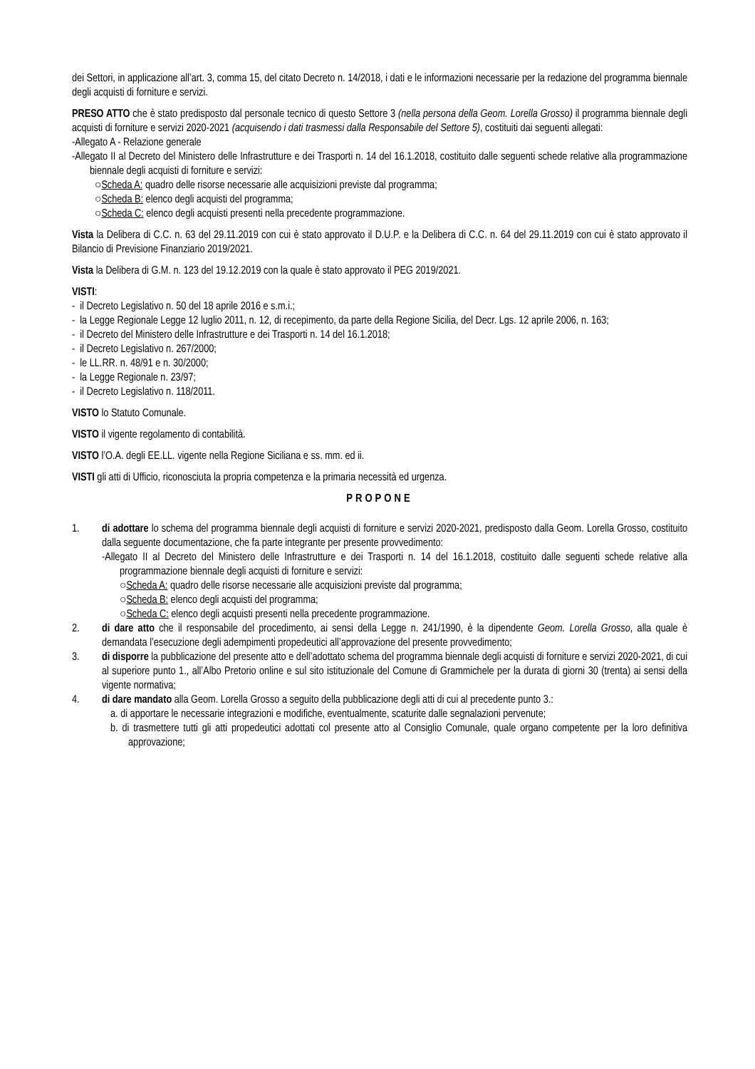dei Settori, in applicazione all’art. 3, comma 15, del citato Decreto n. 14/2018, i dati e le informazioni necessarie per la redazione del programma biennale degli acquisti di forniture e servizi.
PRESO ATTO che è stato predisposto dal personale tecnico di questo Settore 3 (nella persona della Geom. Lorella Grosso) il programma biennale degli acquisti di forniture e servizi 2020-2021 (acquisendo i dati trasmessi dalla Responsabile del Settore 5), costituiti dai seguenti allegati:
-Allegato A - Relazione generale
-Allegato II al Decreto del Ministero delle Infrastrutture e dei Trasporti n. 14 del 16.1.2018, costituito dalle seguenti schede relative alla programmazione biennale degli acquisti di forniture e servizi:
○Scheda A: quadro delle risorse necessarie alle acquisizioni previste dal programma;
○Scheda B: elenco degli acquisti del programma;
○Scheda C: elenco degli acquisti presenti nella precedente programmazione.
Vista la Delibera di C.C. n. 63 del 29.11.2019 con cui è stato approvato il D.U.P. e la Delibera di C.C. n. 64 del 29.11.2019 con cui è stato approvato il Bilancio di Previsione Finanziario 2019/2021.
Vista la Delibera di G.M. n. 123 del 19.12.2019 con la quale è stato approvato il PEG 2019/2021.
VISTI:
- il Decreto Legislativo n. 50 del 18 aprile 2016 e s.m.i.;
- la Legge Regionale Legge 12 luglio 2011, n. 12, di recepimento, da parte della Regione Sicilia, del Decr. Lgs. 12 aprile 2006, n. 163;
- il Decreto del Ministero delle Infrastrutture e dei Trasporti n. 14 del 16.1.2018;
- il Decreto Legislativo n. 267/2000;
- le LL.RR. n. 48/91 e n. 30/2000;
- la Legge Regionale n. 23/97;
- il Decreto Legislativo n. 118/2011.
VISTO lo Statuto Comunale.
VISTO il vigente regolamento di contabilità.
VISTO l’O.A. degli EE.LL. vigente nella Regione Siciliana e ss. mm. ed ii.
VISTI gli atti di Ufficio, riconosciuta la propria competenza e la primaria necessità ed urgenza.
PROPONE
1. di adottare lo schema del programma biennale degli acquisti di forniture e servizi 2020-2021, predisposto dalla Geom. Lorella Grosso, costituito dalla seguente documentazione, che fa parte integrante per presente provvedimento:
-Allegato II al Decreto del Ministero delle Infrastrutture e dei Trasporti n. 14 del 16.1.2018, costituito dalle seguenti schede relative alla programmazione biennale degli acquisti di forniture e servizi:
○Scheda A: quadro delle risorse necessarie alle acquisizioni previste dal programma;
○Scheda B: elenco degli acquisti del programma;
○Scheda C: elenco degli acquisti presenti nella precedente programmazione.
2. di dare atto che il responsabile del procedimento, ai sensi della Legge n. 241/1990, è la dipendente Geom. Lorella Grosso, alla quale è demandata l’esecuzione degli adempimenti propedeutici all’approvazione del presente provvedimento;
3. di disporre la pubblicazione del presente atto e dell’adottato schema del programma biennale degli acquisti di forniture e servizi 2020-2021, di cui al superiore punto 1., all’Albo Pretorio online e sul sito istituzionale del Comune di Grammichele per la durata di giorni 30 (trenta) ai sensi della vigente normativa;
4. di dare mandato alla Geom. Lorella Grosso a seguito della pubblicazione degli atti di cui al precedente punto 3.:
a. di apportare le necessarie integrazioni e modifiche, eventualmente, scaturite dalle segnalazioni pervenute;
b. di trasmettere tutti gli atti propedeutici adottati col presente atto al Consiglio Comunale, quale organo competente per la loro definitiva approvazione;